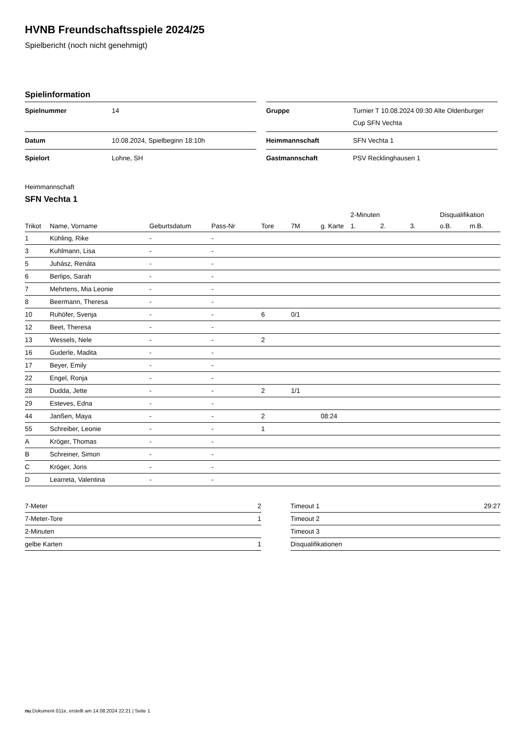HVNB Freundschaftsspiele 2024/25
Spielbericht (noch nicht genehmigt)
Spielinformation
| Spielnummer | 14 |
| Datum | 10.08.2024, Spielbeginn 18:10h |
| Spielort | Lohne, SH |
| Gruppe | Turnier T 10.08.2024 09:30 Alte Oldenburger Cup SFN Vechta |
| Heimmannschaft | SFN Vechta 1 |
| Gastmannschaft | PSV Recklinghausen 1 |
Heimmannschaft
SFN Vechta 1
| | | | | | | | 2-Minuten | | | Disqualifikation | |
| --- | --- | --- | --- | --- | --- | --- | --- | --- | --- | --- | --- |
| Trikot | Name, Vorname | Geburtsdatum | Pass-Nr | Tore | 7M | g. Karte | 1. | 2. | 3. | o.B. | m.B. |
| 1 | Kühling, Rike | - | - | | | | | | | | |
| 3 | Kuhlmann, Lisa | - | - | | | | | | | | |
| 5 | Juhász, Renáta | - | - | | | | | | | | |
| 6 | Berlips, Sarah | - | - | | | | | | | | |
| 7 | Mehrtens, Mia Leonie | - | - | | | | | | | | |
| 8 | Beermann, Theresa | - | - | | | | | | | | |
| 10 | Ruhöfer, Svenja | - | - | 6 | 0/1 | | | | | | |
| 12 | Beet, Theresa | - | - | | | | | | | | |
| 13 | Wessels, Nele | - | - | 2 | | | | | | | |
| 16 | Guderle, Madita | - | - | | | | | | | | |
| 17 | Beyer, Emily | - | - | | | | | | | | |
| 22 | Engel, Ronja | - | - | | | | | | | | |
| 28 | Dudda, Jette | - | - | 2 | 1/1 | | | | | | |
| 29 | Esteves, Edna | - | - | | | | | | | | |
| 44 | Janßen, Maya | - | - | 2 | | 08:24 | | | | | |
| 55 | Schreiber, Leonie | - | - | 1 | | | | | | | |
| A | Kröger, Thomas | - | - | | | | | | | | |
| B | Schreiner, Simon | - | - | | | | | | | | |
| C | Kröger, Joris | - | - | | | | | | | | |
| D | Learreta, Valentina | - | - | | | | | | | | |
| 7-Meter | 2 |
| 7-Meter-Tore | 1 |
| 2-Minuten | |
| gelbe Karten | 1 |
| Timeout 1 | 29:27 |
| Timeout 2 | |
| Timeout 3 | |
| Disqualifikationen | |
nu.Dokument 011e, erstellt am 14.08.2024 22:21 | Seite 1